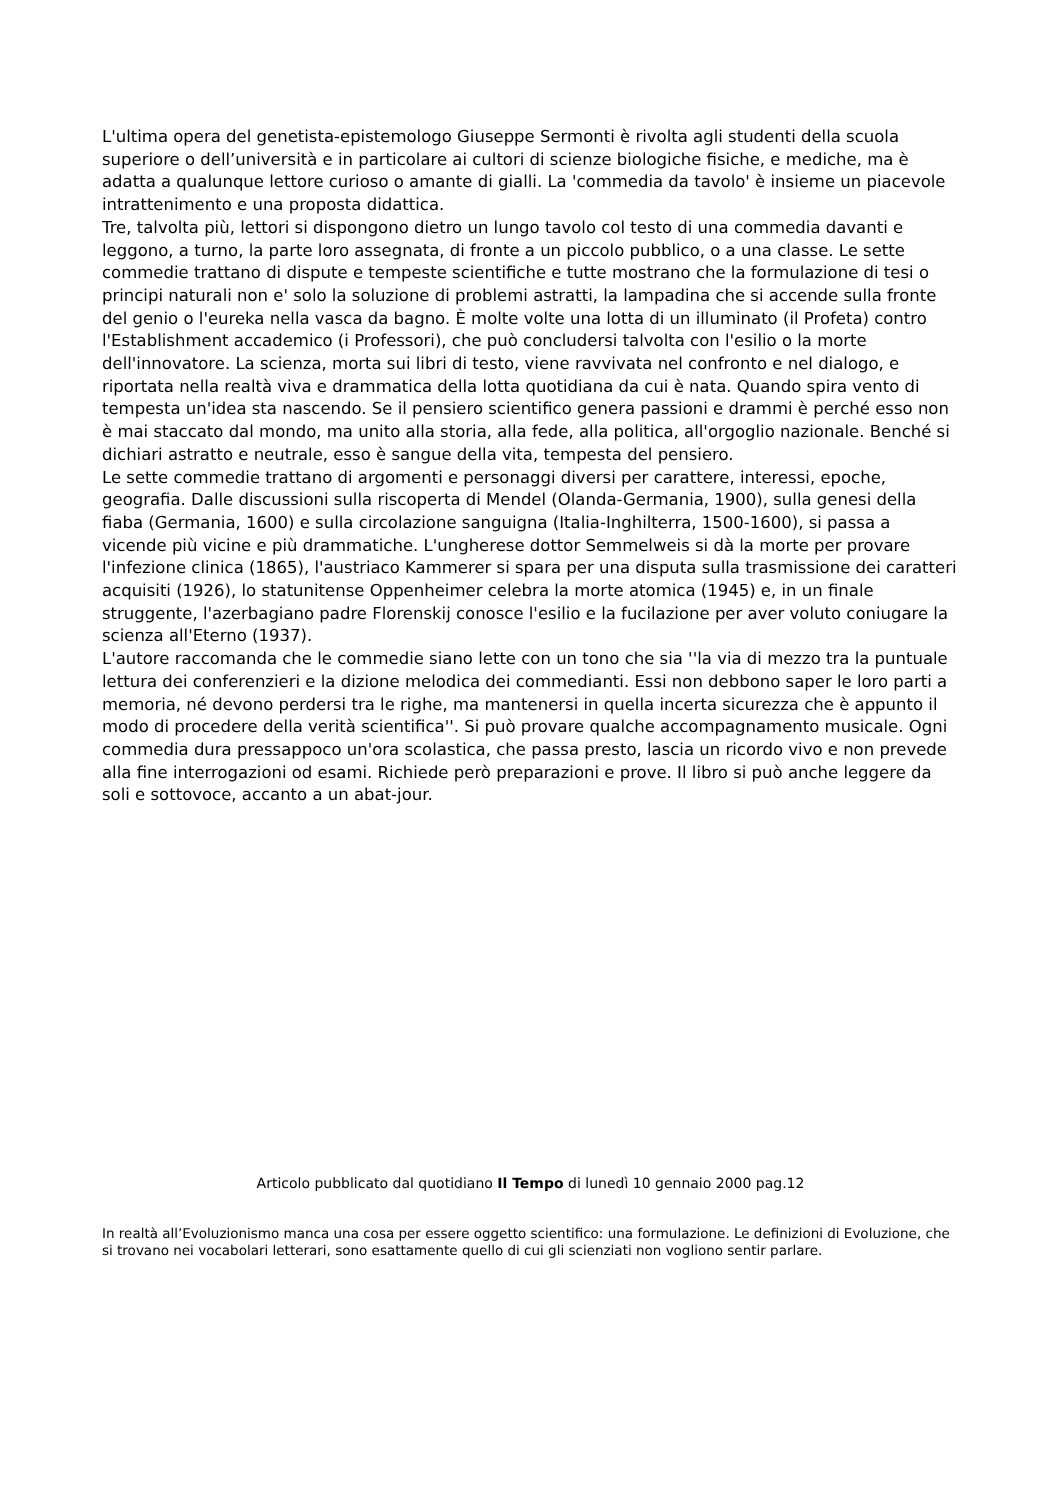L'ultima opera del genetista-epistemologo Giuseppe Sermonti è rivolta agli studenti della scuola superiore o dell’università e in particolare ai cultori di scienze biologiche fisiche, e mediche, ma è adatta a qualunque lettore curioso o amante di gialli. La 'commedia da tavolo' è insieme un piacevole intrattenimento e una proposta didattica.
Tre, talvolta più, lettori si dispongono dietro un lungo tavolo col testo di una commedia davanti e leggono, a turno, la parte loro assegnata, di fronte a un piccolo pubblico, o a una classe. Le sette commedie trattano di dispute e tempeste scientifiche e tutte mostrano che la formulazione di tesi o principi naturali non e' solo la soluzione di problemi astratti, la lampadina che si accende sulla fronte del genio o l'eureka nella vasca da bagno. È molte volte una lotta di un illuminato (il Profeta) contro l'Establishment accademico (i Professori), che può concludersi talvolta con l'esilio o la morte dell'innovatore. La scienza, morta sui libri di testo, viene ravvivata nel confronto e nel dialogo, e riportata nella realtà viva e drammatica della lotta quotidiana da cui è nata. Quando spira vento di tempesta un'idea sta nascendo. Se il pensiero scientifico genera passioni e drammi è perché esso non è mai staccato dal mondo, ma unito alla storia, alla fede, alla politica, all'orgoglio nazionale. Benché si dichiari astratto e neutrale, esso è sangue della vita, tempesta del pensiero.
Le sette commedie trattano di argomenti e personaggi diversi per carattere, interessi, epoche, geografia. Dalle discussioni sulla riscoperta di Mendel (Olanda-Germania, 1900), sulla genesi della fiaba (Germania, 1600) e sulla circolazione sanguigna (Italia-Inghilterra, 1500-1600), si passa a vicende più vicine e più drammatiche. L'ungherese dottor Semmelweis si dà la morte per provare l'infezione clinica (1865), l'austriaco Kammerer si spara per una disputa sulla trasmissione dei caratteri acquisiti (1926), lo statunitense Oppenheimer celebra la morte atomica (1945) e, in un finale struggente, l'azerbagiano padre Florenskij conosce l'esilio e la fucilazione per aver voluto coniugare la scienza all'Eterno (1937).
L'autore raccomanda che le commedie siano lette con un tono che sia ''la via di mezzo tra la puntuale lettura dei conferenzieri e la dizione melodica dei commedianti. Essi non debbono saper le loro parti a memoria, né devono perdersi tra le righe, ma mantenersi in quella incerta sicurezza che è appunto il modo di procedere della verità scientifica''. Si può provare qualche accompagnamento musicale. Ogni commedia dura pressappoco un'ora scolastica, che passa presto, lascia un ricordo vivo e non prevede alla fine interrogazioni od esami. Richiede però preparazioni e prove. Il libro si può anche leggere da soli e sottovoce, accanto a un abat-jour.
Articolo pubblicato dal quotidiano Il Tempo di lunedì 10 gennaio 2000 pag.12
In realtà all’Evoluzionismo manca una cosa per essere oggetto scientifico: una formulazione. Le definizioni di Evoluzione, che si trovano nei vocabolari letterari, sono esattamente quello di cui gli scienziati non vogliono sentir parlare.